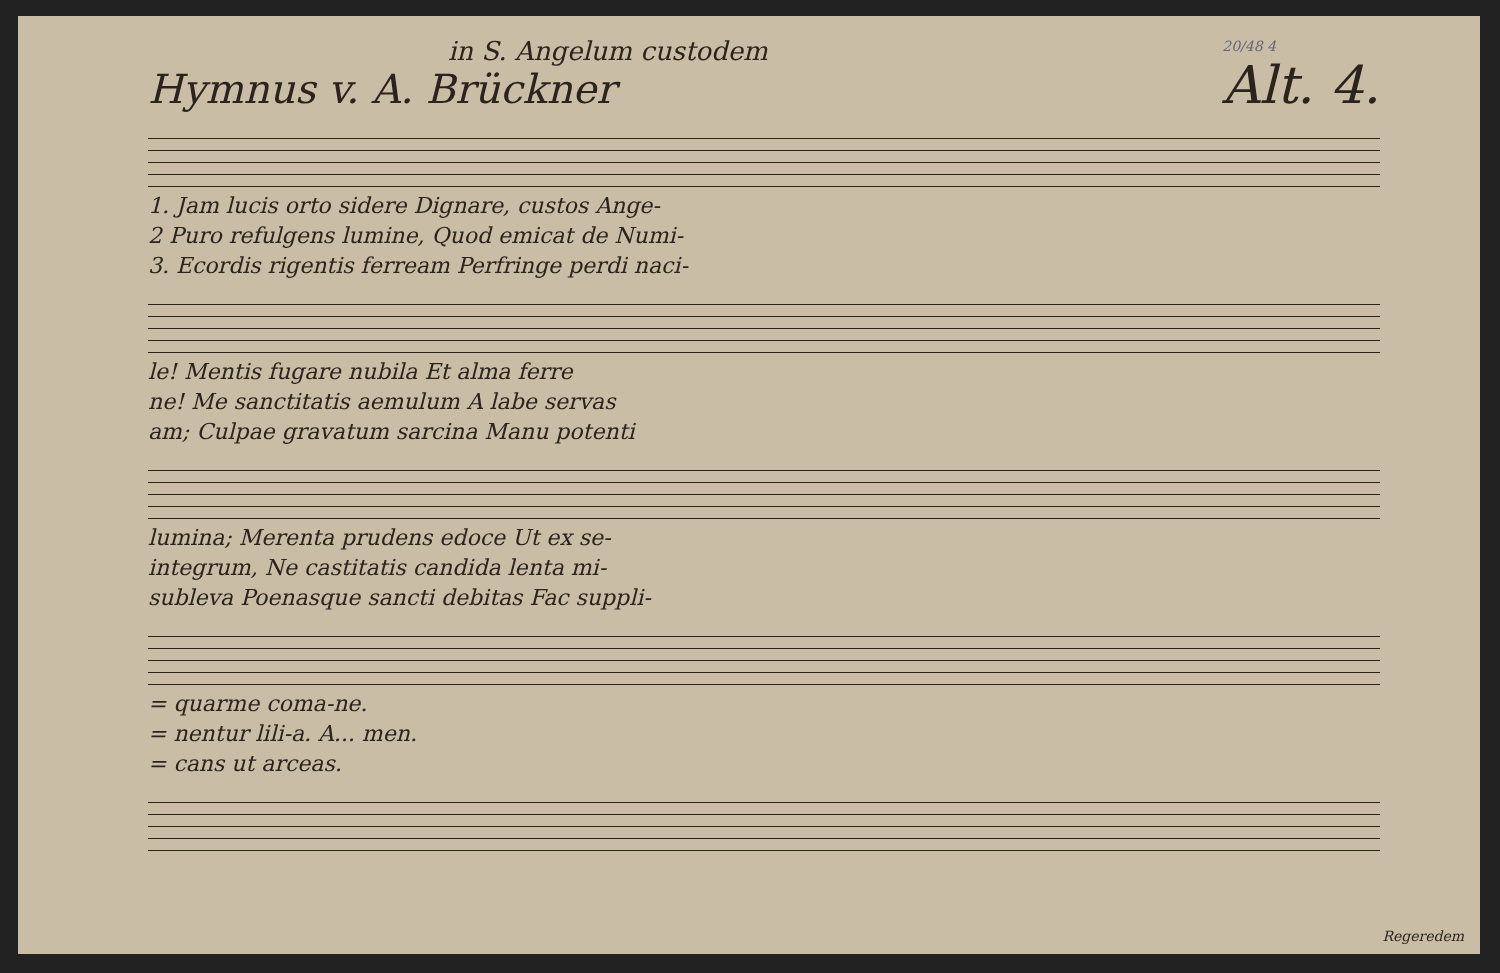in S. Angelum custodem
Hymnus v. A. Brückner
20/48 4
Alt. 4.
1. Jam lucis orto sidere Dignare, custos Ange-
2 Puro refulgens lumine, Quod emicat de Numi-
3. Ecordis rigentis ferream Perfringe perdi naci-
le! Mentis fugare nubila Et alma ferre
ne! Me sanctitatis aemulum A labe servas
am; Culpae gravatum sarcina Manu potenti
lumina; Merenta prudens edoce Ut ex se-
integrum, Ne castitatis candida lenta mi-
subleva Poenasque sancti debitas Fac suppli-
= quarme coma-ne.
= nentur lili-a. A... men.
= cans ut arceas.
Regeredem